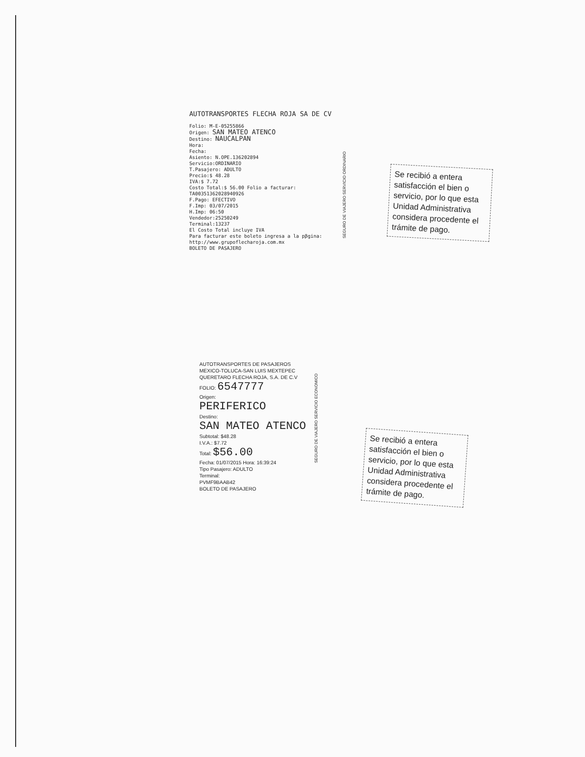AUTOTRANSPORTES FLECHA ROJA SA DE CV
Folio: M-E-05255866
Origen: SAN MATEO ATENCO
Destino: NAUCALPAN
Hora:
Fecha:
Asiento: N.OPE.136202894
Servicio:ORDINARIO
T.Pasajero: ADULTO
Precio:$ 48.28
IVA:$ 7.72
Costo Total:$ 56.00 Folio a facturar: TA00351362028940926
F.Pago: EFECTIVO
F.Imp: 03/07/2015
H.Imp: 06:50
Vendedor:25250249
Terminal:13237
El Costo Total incluye IVA
Para facturar este boleto ingresa a la pβgina:
http://www.grupoflecharoja.com.mx
BOLETO DE PASAJERO
SEGURO DE VIAJERO SERVICIO ORDINARIO
Se recibió a entera satisfacción el bien o servicio, por lo que esta Unidad Administrativa considera procedente el trámite de pago.
AUTOTRANSPORTES DE PASAJEROS
MEXICO-TOLUCA-SAN LUIS MEXTEPEC
QUERETARO FLECHA ROJA, S.A. DE C.V
FOLIO: 6547777
Origen:
PERIFERICO
Destino:
SAN MATEO ATENCO
Subtotal: $48.28
I.V.A.: $7.72
Total: $56.00
Fecha: 01/07/2015 Hora: 16:39:24
Tipo Pasajero: ADULTO
Terminal:
PVMF9BAAB42
BOLETO DE PASAJERO
SEGURO DE VIAJERO SERVICIO ECONOMICO
Se recibió a entera satisfacción el bien o servicio, por lo que esta Unidad Administrativa considera procedente el trámite de pago.